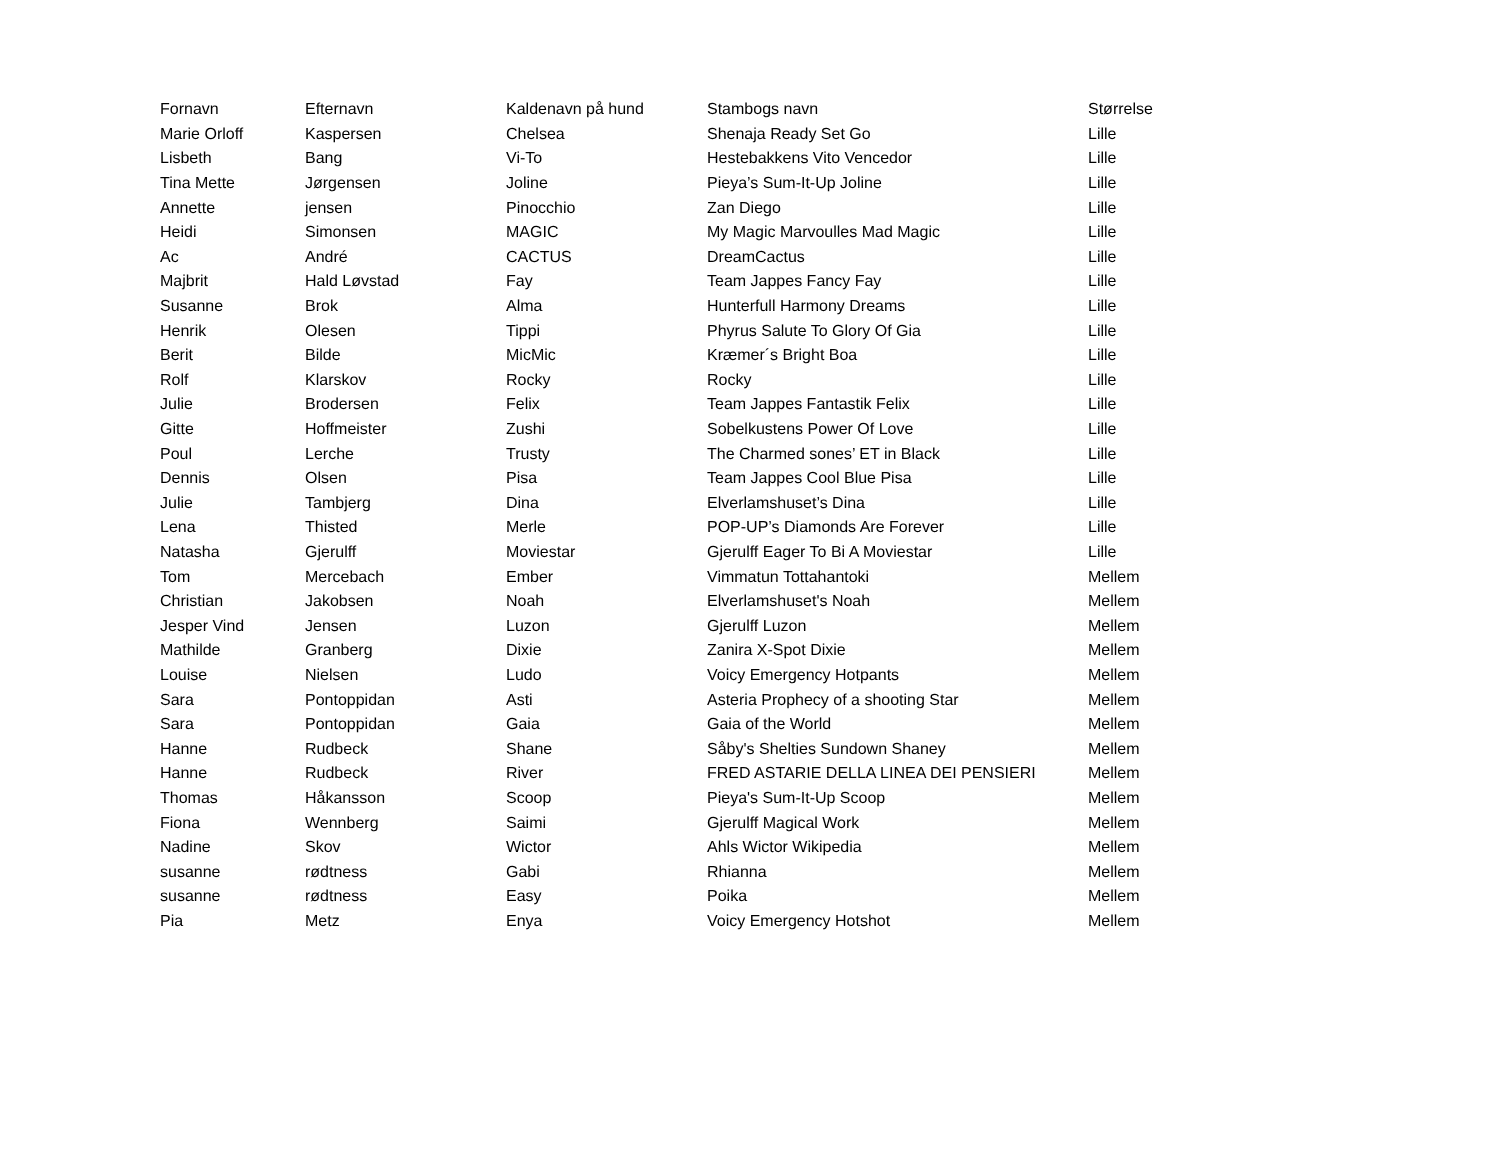| Fornavn | Efternavn | Kaldenavn på hund | Stambogs navn | Størrelse |
| --- | --- | --- | --- | --- |
| Marie Orloff | Kaspersen | Chelsea | Shenaja Ready Set Go | Lille |
| Lisbeth | Bang | Vi-To | Hestebakkens Vito Vencedor | Lille |
| Tina Mette | Jørgensen | Joline | Pieya’s Sum-It-Up Joline | Lille |
| Annette | jensen | Pinocchio | Zan Diego | Lille |
| Heidi | Simonsen | MAGIC | My Magic Marvoulles Mad Magic | Lille |
| Ac | André | CACTUS | DreamCactus | Lille |
| Majbrit | Hald Løvstad | Fay | Team Jappes Fancy Fay | Lille |
| Susanne | Brok | Alma | Hunterfull Harmony Dreams | Lille |
| Henrik | Olesen | Tippi | Phyrus Salute To Glory Of Gia | Lille |
| Berit | Bilde | MicMic | Kræmer´s Bright Boa | Lille |
| Rolf | Klarskov | Rocky | Rocky | Lille |
| Julie | Brodersen | Felix | Team Jappes Fantastik Felix | Lille |
| Gitte | Hoffmeister | Zushi | Sobelkustens Power Of Love | Lille |
| Poul | Lerche | Trusty | The Charmed sones’ ET in Black | Lille |
| Dennis | Olsen | Pisa | Team Jappes Cool Blue Pisa | Lille |
| Julie | Tambjerg | Dina | Elverlamshuset’s Dina | Lille |
| Lena | Thisted | Merle | POP-UP’s Diamonds Are Forever | Lille |
| Natasha | Gjerulff | Moviestar | Gjerulff Eager To Bi A Moviestar | Lille |
| Tom | Mercebach | Ember | Vimmatun Tottahantoki | Mellem |
| Christian | Jakobsen | Noah | Elverlamshuset's Noah | Mellem |
| Jesper Vind | Jensen | Luzon | Gjerulff Luzon | Mellem |
| Mathilde | Granberg | Dixie | Zanira X-Spot Dixie | Mellem |
| Louise | Nielsen | Ludo | Voicy Emergency Hotpants | Mellem |
| Sara | Pontoppidan | Asti | Asteria Prophecy of a shooting Star | Mellem |
| Sara | Pontoppidan | Gaia | Gaia of the World | Mellem |
| Hanne | Rudbeck | Shane | Såby's Shelties Sundown Shaney | Mellem |
| Hanne | Rudbeck | River | FRED ASTARIE DELLA LINEA DEI PENSIERI | Mellem |
| Thomas | Håkansson | Scoop | Pieya's Sum-It-Up Scoop | Mellem |
| Fiona | Wennberg | Saimi | Gjerulff Magical Work | Mellem |
| Nadine | Skov | Wictor | Ahls Wictor Wikipedia | Mellem |
| susanne | rødtness | Gabi | Rhianna | Mellem |
| susanne | rødtness | Easy | Poika | Mellem |
| Pia | Metz | Enya | Voicy Emergency Hotshot | Mellem |